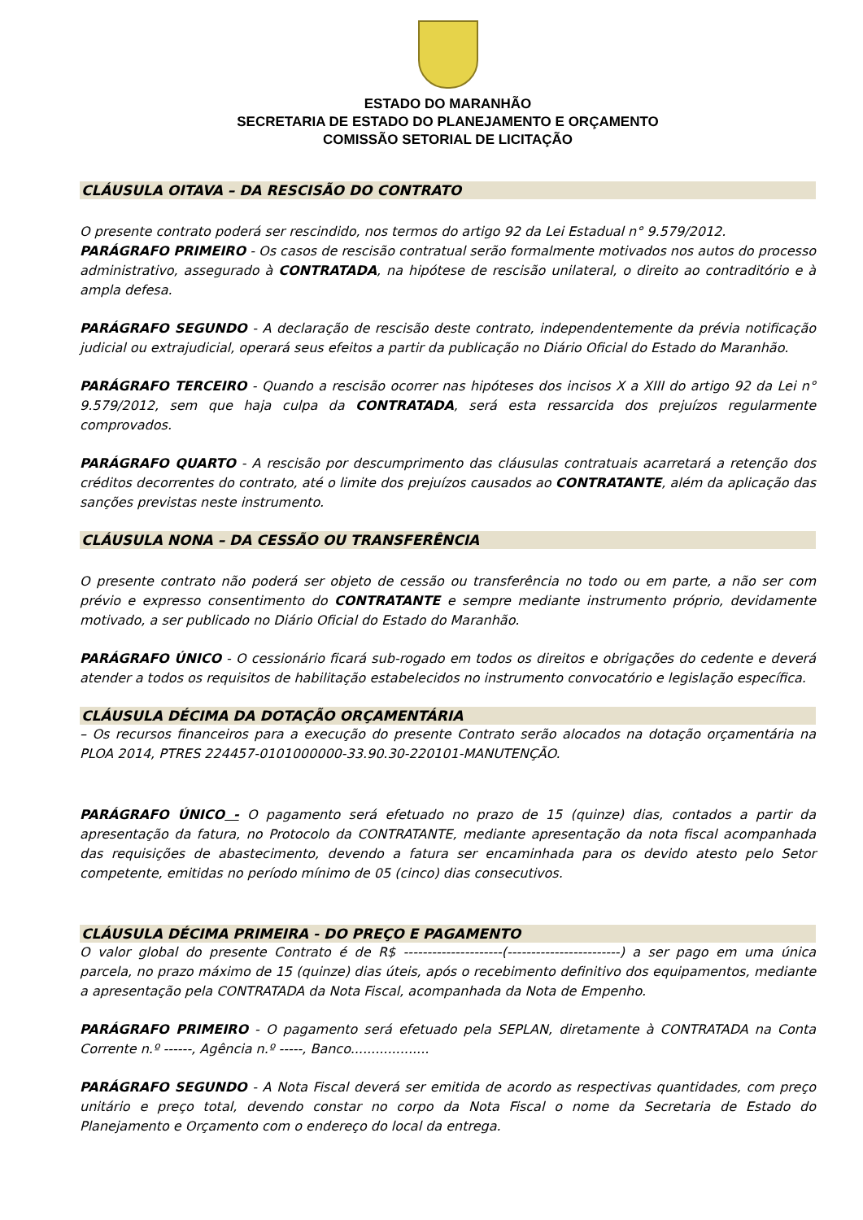ESTADO DO MARANHÃO
SECRETARIA DE ESTADO DO PLANEJAMENTO E ORÇAMENTO
COMISSÃO SETORIAL DE LICITAÇÃO
CLÁUSULA OITAVA – DA RESCISÃO DO CONTRATO
O presente contrato poderá ser rescindido, nos termos do artigo 92 da Lei Estadual n° 9.579/2012.
PARÁGRAFO PRIMEIRO - Os casos de rescisão contratual serão formalmente motivados nos autos do processo administrativo, assegurado à CONTRATADA, na hipótese de rescisão unilateral, o direito ao contraditório e à ampla defesa.
PARÁGRAFO SEGUNDO - A declaração de rescisão deste contrato, independentemente da prévia notificação judicial ou extrajudicial, operará seus efeitos a partir da publicação no Diário Oficial do Estado do Maranhão.
PARÁGRAFO TERCEIRO - Quando a rescisão ocorrer nas hipóteses dos incisos X a XIII do artigo 92 da Lei n° 9.579/2012, sem que haja culpa da CONTRATADA, será esta ressarcida dos prejuízos regularmente comprovados.
PARÁGRAFO QUARTO - A rescisão por descumprimento das cláusulas contratuais acarretará a retenção dos créditos decorrentes do contrato, até o limite dos prejuízos causados ao CONTRATANTE, além da aplicação das sanções previstas neste instrumento.
CLÁUSULA NONA – DA CESSÃO OU TRANSFERÊNCIA
O presente contrato não poderá ser objeto de cessão ou transferência no todo ou em parte, a não ser com prévio e expresso consentimento do CONTRATANTE e sempre mediante instrumento próprio, devidamente motivado, a ser publicado no Diário Oficial do Estado do Maranhão.
PARÁGRAFO ÚNICO - O cessionário ficará sub-rogado em todos os direitos e obrigações do cedente e deverá atender a todos os requisitos de habilitação estabelecidos no instrumento convocatório e legislação específica.
CLÁUSULA DÉCIMA DA DOTAÇÃO ORÇAMENTÁRIA
– Os recursos financeiros para a execução do presente Contrato serão alocados na dotação orçamentária na PLOA 2014, PTRES 224457-0101000000-33.90.30-220101-MANUTENÇÃO.
PARÁGRAFO ÚNICO - O pagamento será efetuado no prazo de 15 (quinze) dias, contados a partir da apresentação da fatura, no Protocolo da CONTRATANTE, mediante apresentação da nota fiscal acompanhada das requisições de abastecimento, devendo a fatura ser encaminhada para os devido atesto pelo Setor competente, emitidas no período mínimo de 05 (cinco) dias consecutivos.
CLÁUSULA DÉCIMA PRIMEIRA - DO PREÇO E PAGAMENTO
O valor global do presente Contrato é de R$ ---------------------(------------------------) a ser pago em uma única parcela, no prazo máximo de 15 (quinze) dias úteis, após o recebimento definitivo dos equipamentos, mediante a apresentação pela CONTRATADA da Nota Fiscal, acompanhada da Nota de Empenho.
PARÁGRAFO PRIMEIRO - O pagamento será efetuado pela SEPLAN, diretamente à CONTRATADA na Conta Corrente n.º ------, Agência n.º -----, Banco...................
PARÁGRAFO SEGUNDO - A Nota Fiscal deverá ser emitida de acordo as respectivas quantidades, com preço unitário e preço total, devendo constar no corpo da Nota Fiscal o nome da Secretaria de Estado do Planejamento e Orçamento com o endereço do local da entrega.